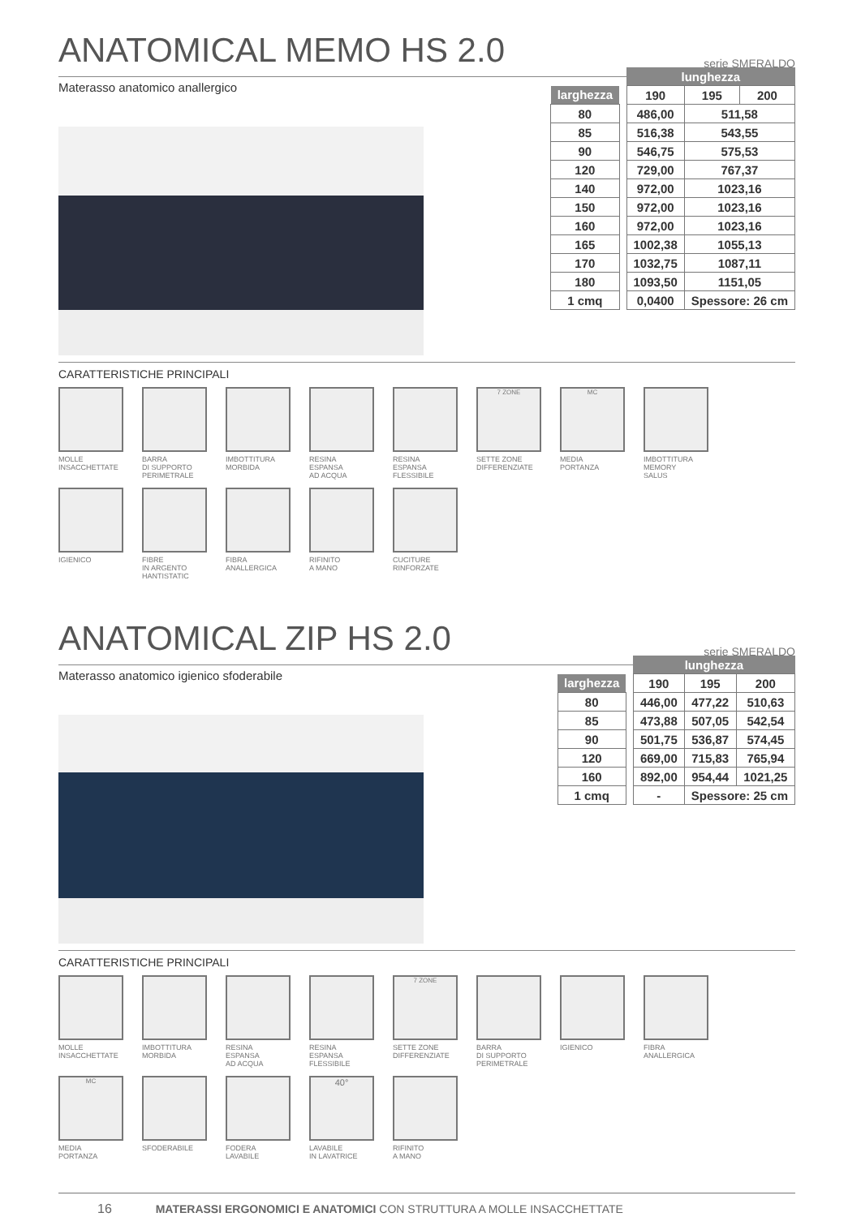ANATOMICAL MEMO HS 2.0 serie SMERALDO
Materasso anatomico anallergico
| | | lunghezza | | |
| larghezza | | 190 | 195 | 200 |
| 80 | | 486,00 | 511,58 | |
| 85 | | 516,38 | 543,55 | |
| 90 | | 546,75 | 575,53 | |
| 120 | | 729,00 | 767,37 | |
| 140 | | 972,00 | 1023,16 | |
| 150 | | 972,00 | 1023,16 | |
| 160 | | 972,00 | 1023,16 | |
| 165 | | 1002,38 | 1055,13 | |
| 170 | | 1032,75 | 1087,11 | |
| 180 | | 1093,50 | 1151,05 | |
| 1 cmq | | 0,0400 | Spessore: 26 cm | |
CARATTERISTICHE PRINCIPALI
MOLLE
INSACCHETTATE
BARRA
DI SUPPORTO
PERIMETRALE
IMBOTTITURA
MORBIDA
RESINA
ESPANSA
AD ACQUA
RESINA
ESPANSA
FLESSIBILE
7 ZONE
SETTE ZONE
DIFFERENZIATE
MC
MEDIA
PORTANZA
IMBOTTITURA
MEMORY
SALUS
IGIENICO
FIBRE
IN ARGENTO
HANTISTATIC
FIBRA
ANALLERGICA
RIFINITO
A MANO
CUCITURE
RINFORZATE
ANATOMICAL ZIP HS 2.0 serie SMERALDO
Materasso anatomico igienico sfoderabile
| | | lunghezza | | |
| larghezza | | 190 | 195 | 200 |
| 80 | | 446,00 | 477,22 | 510,63 |
| 85 | | 473,88 | 507,05 | 542,54 |
| 90 | | 501,75 | 536,87 | 574,45 |
| 120 | | 669,00 | 715,83 | 765,94 |
| 160 | | 892,00 | 954,44 | 1021,25 |
| 1 cmq | | - | Spessore: 25 cm | |
CARATTERISTICHE PRINCIPALI
MOLLE
INSACCHETTATE
IMBOTTITURA
MORBIDA
RESINA
ESPANSA
AD ACQUA
RESINA
ESPANSA
FLESSIBILE
7 ZONE
SETTE ZONE
DIFFERENZIATE
BARRA
DI SUPPORTO
PERIMETRALE
IGIENICO
FIBRA
ANALLERGICA
MC
MEDIA
PORTANZA
SFODERABILE
FODERA
LAVABILE
40°
LAVABILE
IN LAVATRICE
RIFINITO
A MANO
16 MATERASSI ERGONOMICI E ANATOMICI CON STRUTTURA A MOLLE INSACCHETTATE